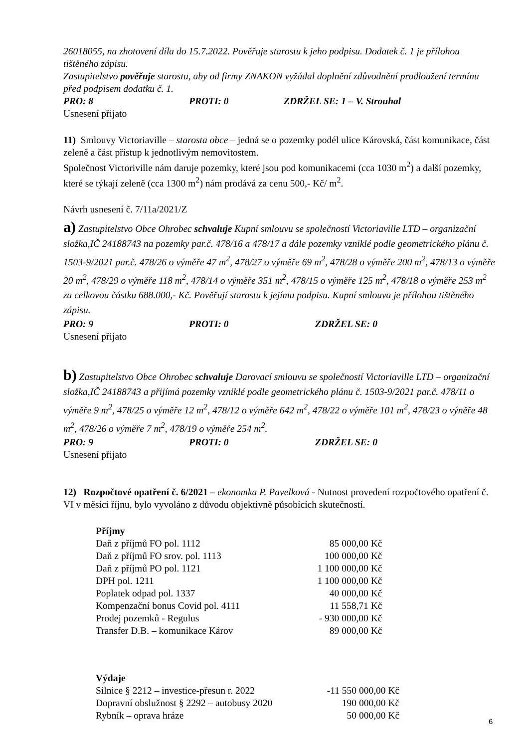26018055, na zhotovení díla do 15.7.2022. Pověřuje starostu k jeho podpisu. Dodatek č. 1 je přílohou tištěného zápisu.
Zastupitelstvo pověřuje starostu, aby od firmy ZNAKON vyžádal doplnění zdůvodnění prodloužení termínu před podpisem dodatku č. 1.
PRO: 8 PROTI: 0 ZDRŽEL SE: 1 – V. Strouhal
Usnesení přijato
11) Smlouvy Victoriaville – starosta obce – jedná se o pozemky podél ulice Károvská, část komunikace, část zeleně a část přístup k jednotlivým nemovitostem.
Společnost Victoriville nám daruje pozemky, které jsou pod komunikacemi (cca 1030 m<sup>2</sup>) a další pozemky, které se týkají zeleně (cca 1300 m<sup>2</sup>) nám prodává za cenu 500,- Kč/ m<sup>2</sup>.
Návrh usnesení č. 7/11a/2021/Z
a) Zastupitelstvo Obce Ohrobec schvaluje Kupní smlouvu se společností Victoriaville LTD – organizační složka,IČ 24188743 na pozemky par.č. 478/16 a 478/17 a dále pozemky vzniklé podle geometrického plánu č. 1503-9/2021 par.č. 478/26 o výměře 47 m<sup>2</sup>, 478/27 o výměře 69 m<sup>2</sup>, 478/28 o výměře 200 m<sup>2</sup>, 478/13 o výměře 20 m<sup>2</sup>, 478/29 o výměře 118 m<sup>2</sup>, 478/14 o výměře 351 m<sup>2</sup>, 478/15 o výměře 125 m<sup>2</sup>, 478/18 o výměře 253 m<sup>2</sup> za celkovou částku 688.000,- Kč. Pověřují starostu k jejímu podpisu. Kupní smlouva je přílohou tištěného zápisu.
PRO: 9 PROTI: 0 ZDRŽEL SE: 0
Usnesení přijato
b) Zastupitelstvo Obce Ohrobec schvaluje Darovací smlouvu se společností Victoriaville LTD – organizační složka,IČ 24188743 a přijímá pozemky vzniklé podle geometrického plánu č. 1503-9/2021 par.č. 478/11 o výměře 9 m<sup>2</sup>, 478/25 o výměře 12 m<sup>2</sup>, 478/12 o výměře 642 m<sup>2</sup>, 478/22 o výměře 101 m<sup>2</sup>, 478/23 o výněře 48 m<sup>2</sup>, 478/26 o výměře 7 m<sup>2</sup>, 478/19 o výměře 254 m<sup>2</sup>.
PRO: 9 PROTI: 0 ZDRŽEL SE: 0
Usnesení přijato
12) Rozpočtové opatření č. 6/2021 – ekonomka P. Pavelková - Nutnost provedení rozpočtového opatření č. VI v měsíci říjnu, bylo vyvoláno z důvodu objektivně působících skutečností.
| Příjmy | |
| Daň z příjmů FO pol. 1112 | 85 000,00 Kč |
| Daň z příjmů FO srov. pol. 1113 | 100 000,00 Kč |
| Daň z příjmů PO pol. 1121 | 1 100 000,00 Kč |
| DPH pol. 1211 | 1 100 000,00 Kč |
| Poplatek odpad pol. 1337 | 40 000,00 Kč |
| Kompenzační bonus Covid pol. 4111 | 11 558,71 Kč |
| Prodej pozemků - Regulus | - 930 000,00 Kč |
| Transfer D.B. – komunikace Károv | 89 000,00 Kč |
| Výdaje | |
| Silnice § 2212 – investice-přesun r. 2022 | -11 550 000,00 Kč |
| Dopravní obslužnost § 2292 – autobusy 2020 | 190 000,00 Kč |
| Rybník – oprava hráze | 50 000,00 Kč |
6